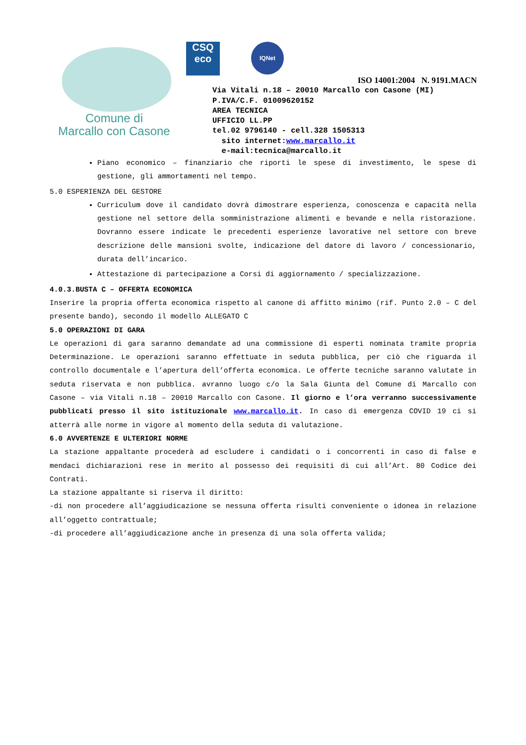Comune di
Marcallo con Casone
CSQ
eco
IQNet
ISO 14001:2004 N. 9191.MACN
Via Vitali n.18 – 20010 Marcallo con Casone (MI)
P.IVA/C.F. 01009620152
AREA TECNICA
UFFICIO LL.PP
tel.02 9796140 - cell.328 1505313
sito internet:www.marcallo.it
e-mail:tecnica@marcallo.it
Piano economico – finanziario che riporti le spese di investimento, le spese di gestione, gli ammortamenti nel tempo.
5.0 ESPERIENZA DEL GESTORE
Curriculum dove il candidato dovrà dimostrare esperienza, conoscenza e capacità nella gestione nel settore della somministrazione alimenti e bevande e nella ristorazione. Dovranno essere indicate le precedenti esperienze lavorative nel settore con breve descrizione delle mansioni svolte, indicazione del datore di lavoro / concessionario, durata dell’incarico.
Attestazione di partecipazione a Corsi di aggiornamento / specializzazione.
4.0.3.BUSTA C – OFFERTA ECONOMICA
Inserire la propria offerta economica rispetto al canone di affitto minimo (rif. Punto 2.0 – C del presente bando), secondo il modello ALLEGATO C
5.0 OPERAZIONI DI GARA
Le operazioni di gara saranno demandate ad una commissione di esperti nominata tramite propria Determinazione. Le operazioni saranno effettuate in seduta pubblica, per ciò che riguarda il controllo documentale e l’apertura dell’offerta economica. Le offerte tecniche saranno valutate in seduta riservata e non pubblica. avranno luogo c/o la Sala Giunta del Comune di Marcallo con Casone – via Vitali n.18 – 20010 Marcallo con Casone. Il giorno e l’ora verranno successivamente pubblicati presso il sito istituzionale www.marcallo.it. In caso di emergenza COVID 19 ci si atterrà alle norme in vigore al momento della seduta di valutazione.
6.0 AVVERTENZE E ULTERIORI NORME
La stazione appaltante procederà ad escludere i candidati o i concorrenti in caso di false e mendaci dichiarazioni rese in merito al possesso dei requisiti di cui all’Art. 80 Codice dei Contrati.
La stazione appaltante si riserva il diritto:
-di non procedere all’aggiudicazione se nessuna offerta risulti conveniente o idonea in relazione all’oggetto contrattuale;
-di procedere all’aggiudicazione anche in presenza di una sola offerta valida;